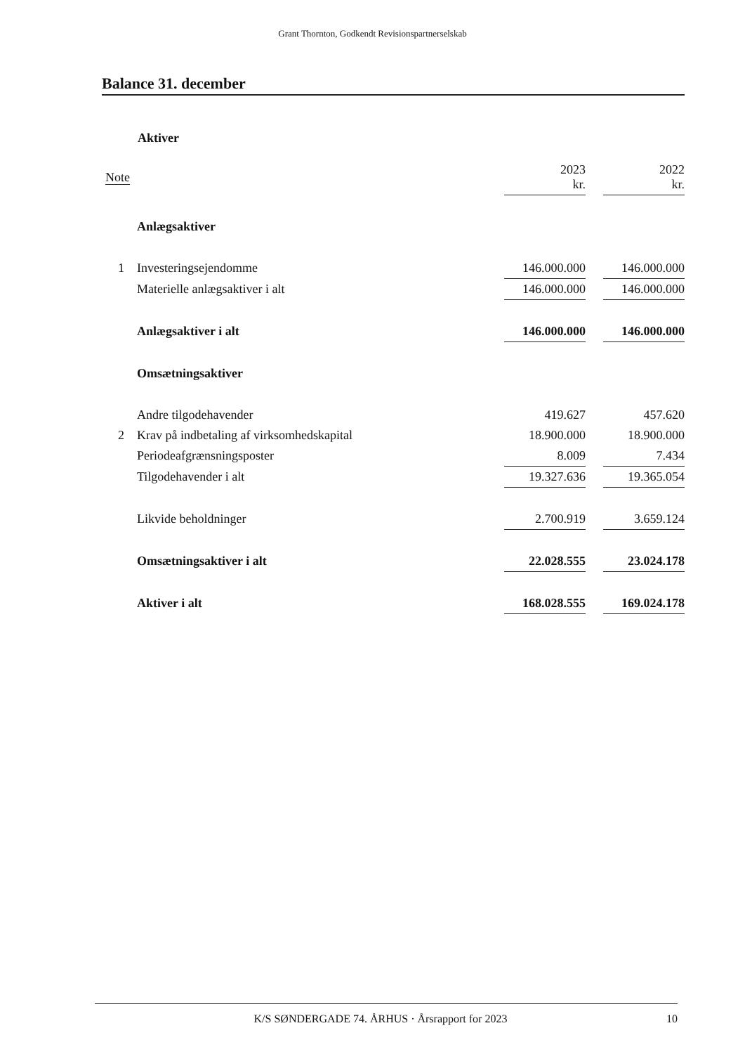Grant Thornton, Godkendt Revisionspartnerselskab
Balance 31. december
Aktiver
| Note | | 2023 kr. | | 2022 kr. |
| --- | --- | --- | --- | --- |
| | Anlægsaktiver | | | |
| 1 | Investeringsejendomme | 146.000.000 | | 146.000.000 |
| | Materielle anlægsaktiver i alt | 146.000.000 | | 146.000.000 |
| | Anlægsaktiver i alt | 146.000.000 | | 146.000.000 |
| | Omsætningsaktiver | | | |
| | Andre tilgodehavender | 419.627 | | 457.620 |
| 2 | Krav på indbetaling af virksomhedskapital | 18.900.000 | | 18.900.000 |
| | Periodeafgrænsningsposter | 8.009 | | 7.434 |
| | Tilgodehavender i alt | 19.327.636 | | 19.365.054 |
| | Likvide beholdninger | 2.700.919 | | 3.659.124 |
| | Omsætningsaktiver i alt | 22.028.555 | | 23.024.178 |
| | Aktiver i alt | 168.028.555 | | 169.024.178 |
K/S SØNDERGADE 74. ÅRHUS · Årsrapport for 2023 10